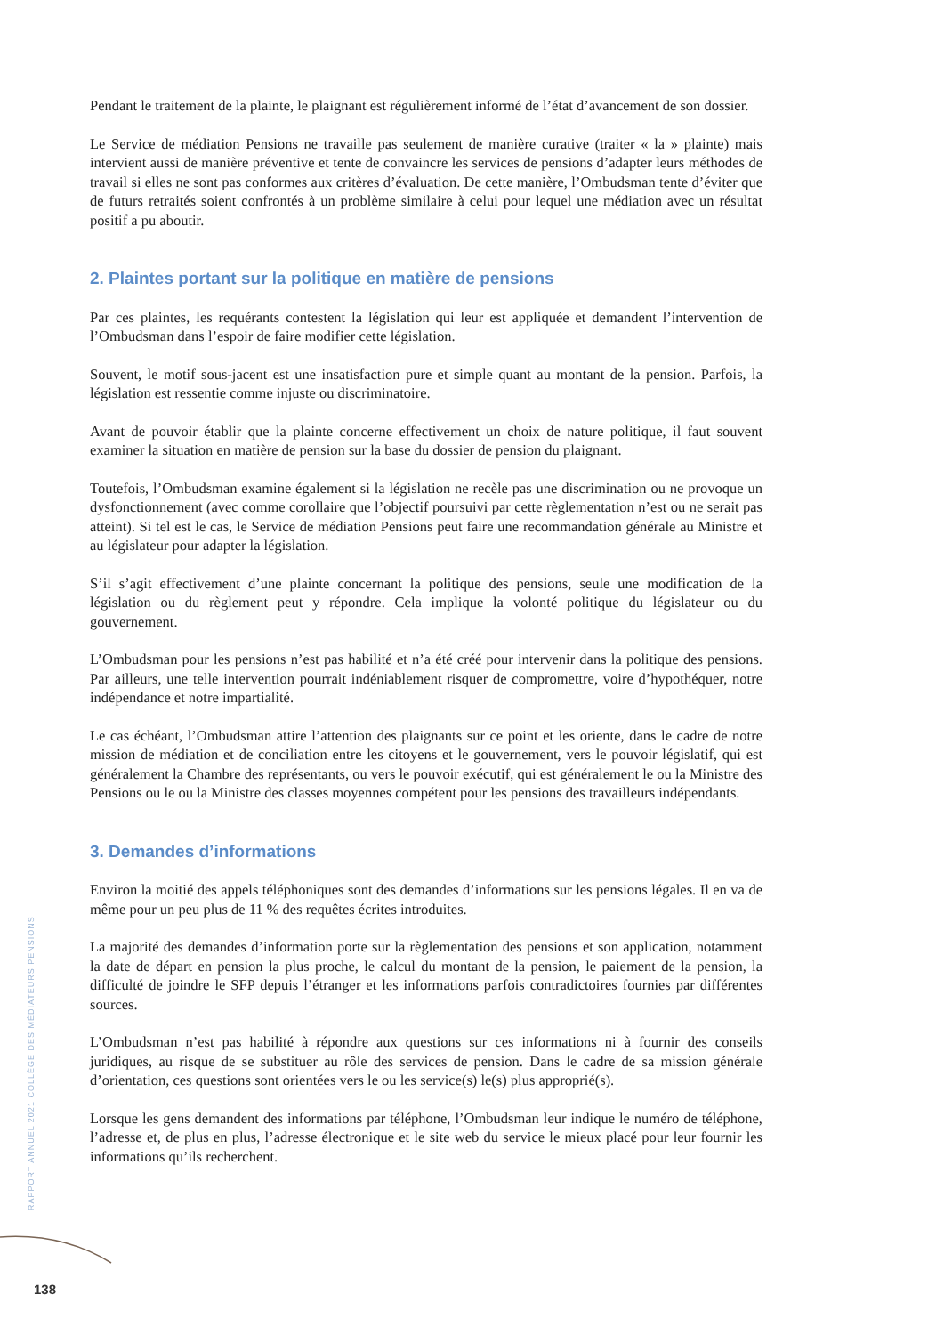Pendant le traitement de la plainte, le plaignant est régulièrement informé de l’état d’avancement de son dossier.
Le Service de médiation Pensions ne travaille pas seulement de manière curative (traiter « la » plainte) mais intervient aussi de manière préventive et tente de convaincre les services de pensions d’adapter leurs méthodes de travail si elles ne sont pas conformes aux critères d’évaluation. De cette manière, l’Ombudsman tente d’éviter que de futurs retraités soient confrontés à un problème similaire à celui pour lequel une médiation avec un résultat positif a pu aboutir.
2. Plaintes portant sur la politique en matière de pensions
Par ces plaintes, les requérants contestent la législation qui leur est appliquée et demandent l’intervention de l’Ombudsman dans l’espoir de faire modifier cette législation.
Souvent, le motif sous-jacent est une insatisfaction pure et simple quant au montant de la pension. Parfois, la législation est ressentie comme injuste ou discriminatoire.
Avant de pouvoir établir que la plainte concerne effectivement un choix de nature politique, il faut souvent examiner la situation en matière de pension sur la base du dossier de pension du plaignant.
Toutefois, l’Ombudsman examine également si la législation ne recèle pas une discrimination ou ne provoque un dysfonctionnement (avec comme corollaire que l’objectif poursuivi par cette règlementation n’est ou ne serait pas atteint). Si tel est le cas, le Service de médiation Pensions peut faire une recommandation générale au Ministre et au législateur pour adapter la législation.
S’il s’agit effectivement d’une plainte concernant la politique des pensions, seule une modification de la législation ou du règlement peut y répondre. Cela implique la volonté politique du législateur ou du gouvernement.
L’Ombudsman pour les pensions n’est pas habilité et n’a été créé pour intervenir dans la politique des pensions. Par ailleurs, une telle intervention pourrait indéniablement risquer de compromettre, voire d’hypothéquer, notre indépendance et notre impartialité.
Le cas échéant, l’Ombudsman attire l’attention des plaignants sur ce point et les oriente, dans le cadre de notre mission de médiation et de conciliation entre les citoyens et le gouvernement, vers le pouvoir législatif, qui est généralement la Chambre des représentants, ou vers le pouvoir exécutif, qui est généralement le ou la Ministre des Pensions ou le ou la Ministre des classes moyennes compétent pour les pensions des travailleurs indépendants.
3. Demandes d’informations
Environ la moitié des appels téléphoniques sont des demandes d’informations sur les pensions légales. Il en va de même pour un peu plus de 11 % des requêtes écrites introduites.
La majorité des demandes d’information porte sur la règlementation des pensions et son application, notamment la date de départ en pension la plus proche, le calcul du montant de la pension, le paiement de la pension, la difficulté de joindre le SFP depuis l’étranger et les informations parfois contradictoires fournies par différentes sources.
L’Ombudsman n’est pas habilité à répondre aux questions sur ces informations ni à fournir des conseils juridiques, au risque de se substituer au rôle des services de pension. Dans le cadre de sa mission générale d’orientation, ces questions sont orientées vers le ou les service(s) le(s) plus approprié(s).
Lorsque les gens demandent des informations par téléphone, l’Ombudsman leur indique le numéro de téléphone, l’adresse et, de plus en plus, l’adresse électronique et le site web du service le mieux placé pour leur fournir les informations qu’ils recherchent.
RAPPORT ANNUEL 2021 COLLÈGE DES MÉDIATEURS PENSIONS
138